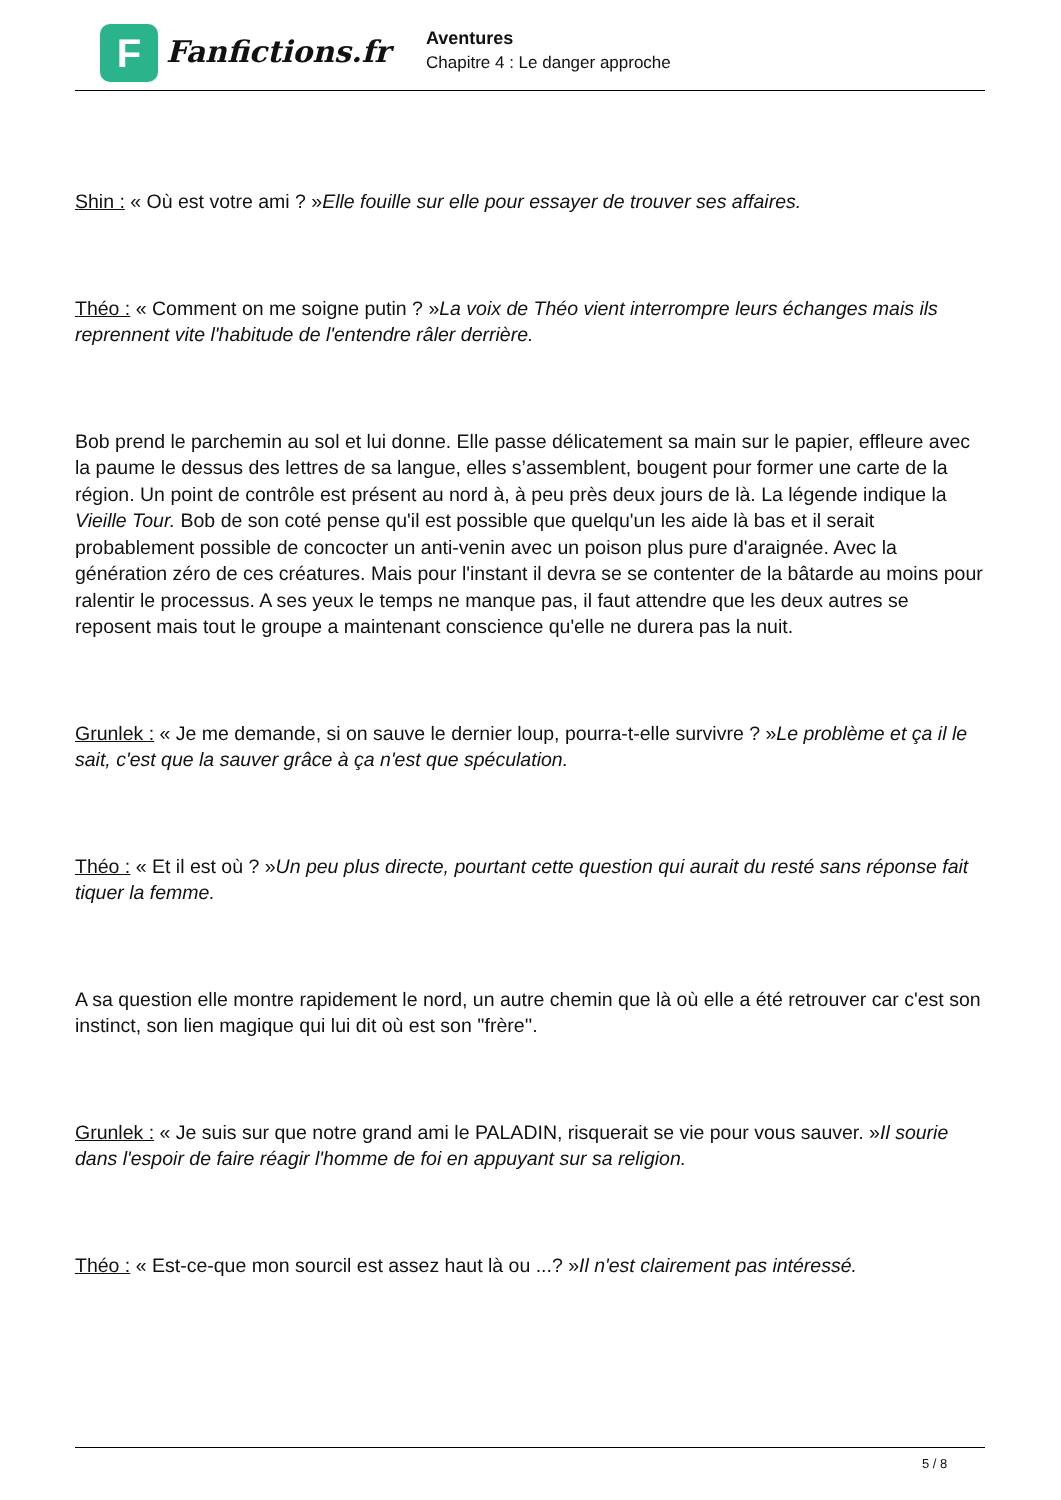F
Fanfictions.fr
Aventures
Chapitre 4 : Le danger approche
Shin : « Où est votre ami ? »Elle fouille sur elle pour essayer de trouver ses affaires.
Théo : « Comment on me soigne putin ? »La voix de Théo vient interrompre leurs échanges mais ils reprennent vite l'habitude de l'entendre râler derrière.
Bob prend le parchemin au sol et lui donne. Elle passe délicatement sa main sur le papier, effleure avec la paume le dessus des lettres de sa langue, elles s’assemblent, bougent pour former une carte de la région. Un point de contrôle est présent au nord à, à peu près deux jours de là. La légende indique la Vieille Tour. Bob de son coté pense qu'il est possible que quelqu'un les aide là bas et il serait probablement possible de concocter un anti-venin avec un poison plus pure d'araignée. Avec la génération zéro de ces créatures. Mais pour l'instant il devra se se contenter de la bâtarde au moins pour ralentir le processus. A ses yeux le temps ne manque pas, il faut attendre que les deux autres se reposent mais tout le groupe a maintenant conscience qu'elle ne durera pas la nuit.
Grunlek : « Je me demande, si on sauve le dernier loup, pourra-t-elle survivre ? »Le problème et ça il le sait, c'est que la sauver grâce à ça n'est que spéculation.
Théo : « Et il est où ? »Un peu plus directe, pourtant cette question qui aurait du resté sans réponse fait tiquer la femme.
A sa question elle montre rapidement le nord, un autre chemin que là où elle a été retrouver car c'est son instinct, son lien magique qui lui dit où est son ''frère''.
Grunlek : « Je suis sur que notre grand ami le PALADIN, risquerait se vie pour vous sauver. »Il sourie dans l'espoir de faire réagir l'homme de foi en appuyant sur sa religion.
Théo : « Est-ce-que mon sourcil est assez haut là ou ...? »Il n'est clairement pas intéressé.
5 / 8